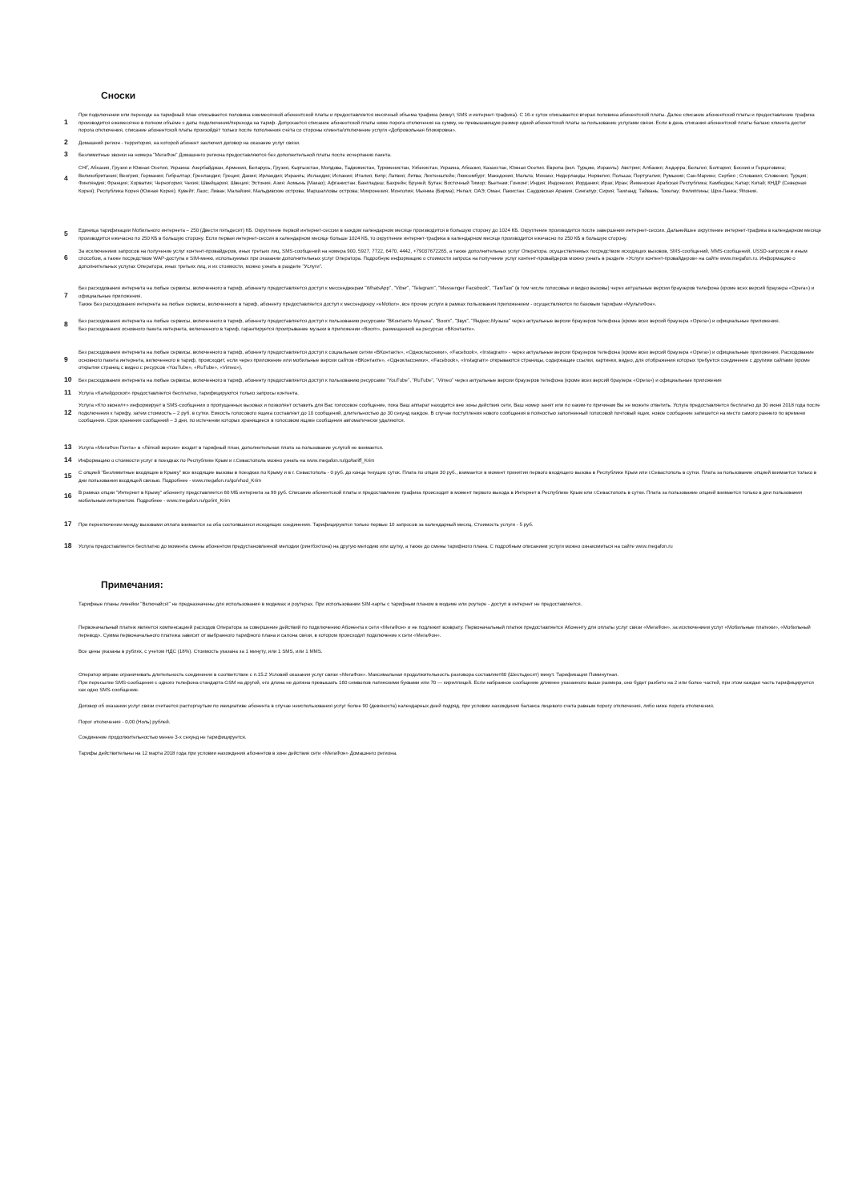Сноски
1
При подключении или переходе на тарифный план списывается половина ежемесячной абонентской платы и предоставляется месячный объема трафика (минут, SMS и интернет-трафика). С 16-х суток списывается вторая половина абонентской платы. Далее списание абонентской платы и предоставление трафика производится ежемесячно в полном объёме с даты подключения/перехода на тариф. Допускается списание абонентской платы ниже порога отключения на сумму, не превышающую размер одной абонентской платы за пользование услугами связи. Если в день списания абонентской платы баланс клиента достиг порога отключения, списание абонентской платы произойдёт только после пополнения счёта со стороны клиента/отключение услуги «Добровольная блокировка».
2
Домашний регион - территория, на которой абонент заключил договор на оказание услуг связи.
3
Безлимитные звонки на номера "МегаФон" Домашнего региона предоставляются без дополнительной платы после исчерпания пакета.
4
СНГ, Абхазия, Грузия и Южная Осетия, Украина: Азербайджан, Армения, Беларусь, Грузия, Кыргызстан, Молдова, Таджикистан, Туркменистан, Узбекистан, Украина, Абхазия, Казахстан, Южная Осетия. Европа (вкл. Турцию, Израиль): Австрия; Албания; Андорра; Бельгия; Болгария; Босния и Герцеговина; Великобритания; Венгрия; Германия; Гибралтар; Гренландия; Греция; Дания; Ирландия; Израиль; Исландия; Испания; Италия; Кипр; Латвия; Литва; Лихтенштейн; Люксембург; Македония; Мальта; Монако; Нидерланды; Норвегия; Польша; Португалия; Румыния; Сан-Марино; Сербия ; Словакия; Словения; Турция; Финляндия; Франция; Хорватия; Черногория; Чехия; Швейцария; Швеция; Эстония. Азия: Аомынь (Макао); Афганистан; Бангладеш; Бахрейн; Бруней; Бутан; Восточный Тимор; Вьетнам; Гонконг; Индия; Индонезия; Иордания; Ирак; Иран; Йеменская Арабская Республика; Камбоджа; Катар; Китай; КНДР (Северная Корея); Республика Корея (Южная Корея); Кувейт; Лаос; Ливан; Малайзия; Мальдивские острова; Маршалловы острова; Микронезия; Монголия; Мьянма (Бирма); Непал; ОАЭ; Оман; Пакистан; Саудовская Аравия; Сингапур; Сирия; Таиланд; Тайвань; Токелау; Филиппины; Шри-Ланка; Япония.
5
Единица тарификации Мобильного интернета – 250 (Двести пятьдесят) КБ. Округление первой интернет-сессии в каждом календарном месяце производится в большую сторону до 1024 КБ. Округление производится после завершения интернет-сессии. Дальнейшее округление интернет-трафика в календарном месяце производится ежечасно по 250 КБ в большую сторону. Если первая интернет-сессия в календарном месяце больше 1024 КБ, то округление интернет-трафика в календарном месяце производится ежечасно по 250 КБ в большую сторону.
6
За исключением запросов на получение услуг контент-провайдеров, иных третьих лиц, SMS-сообщений на номера 900, 5927, 7722, 6470, 4442, +79037672265, а также дополнительных услуг Оператора. осуществляемых посредством исходящих вызовов, SMS-сообщений, MMS-сообщений, USSD-запросов и иным способом, а также посредством WAP-доступа и SIM-меню, используемых при оказании дополнительных услуг Оператора. Подробную информацию о стоимости запроса на получение услуг контент-провайдеров можно узнать в разделе «Услуги контент-провайдеров» на сайте www.megafon.ru. Информацию о дополнительных услугах Оператора, иных третьих лиц, и их стоимости, можно узнать в разделе "Услуги".
7
Без расходования интернета на любые сервисы, включенного в тариф, абоненту предоставляется доступ к мессенджерам "WhatsApp", "Viber", "Telegram", "Messenger Facebook", "ТамТам" (в том числе голосовые и видео вызовы) через актуальные версии браузеров телефона (кроме всех версий браузера «Opera») и официальные приложения.
Также Без расходования интернета на любые сервисы, включенного в тариф, абоненту предоставляется доступ к мессенджеру «eMotion», все прочие услуги в рамках пользования приложением - осуществляются по базовым тарифам «МультиФон».
8
Без расходования интернета на любые сервисы, включенного в тариф, абоненту предоставляется доступ к пользованию ресурсами "ВКонтакте Музыка", "Boom", "Звук", "Яндекс.Музыка" через актуальные версии браузеров телефона (кроме всех версий браузера «Opera») и официальные приложения.
Без расходования основного пакета интернета, включенного в тариф, гарантируется проигрывание музыки в приложении «Boom», размещенной на ресурсах «ВКонтакте».
9
Без расходования интернета на любые сервисы, включенного в тариф, абоненту предоставляется доступ к социальным сетям «ВКонтакте», «Одноклассники», «Facebook», «Instagram» - через актуальные версии браузеров телефона (кроме всех версий браузера «Opera») и официальные приложения. Расходование основного пакета интернета, включенного в тариф, происходит, если через приложение или мобильные версии сайтов «ВКонтакте», «Одноклассники», «Facebook», «Instagram» открываются страницы, содержащие ссылки, картинки, видео, для отображения которых требуется соединение с другими сайтами (кроме открытия страниц с видео с ресурсов «YouTube», «RuTube», «Vimeo»).
10
Без расходования интернета на любые сервисы, включенного в тариф, абоненту предоставляется доступ к пользованию ресурсами "YouTube", "RuTube", "Vimeo" через актуальные версии браузеров телефона (кроме всех версий браузера «Opera») и официальные приложения
11
Услуга «Калейдоскоп» предоставляется бесплатно, тарифицируются только запросы контента.
12
Услуга «Кто звонил+» информирует в SMS-сообщении о пропущенных вызовах и позволяет оставить для Вас голосовое сообщение, пока Ваш аппарат находится вне зоны действия сети, Ваш номер занят или по каким-то причинам Вы не можете ответить. Услуга предоставляется бесплатно до 30 июня 2018 года после подключения к тарифу, затем стоимость – 2 руб. в сутки. Емкость голосового ящика составляет до 10 сообщений, длительностью до 30 секунд каждое. В случае поступления нового сообщения в полностью заполненный голосовой почтовый ящик, новое сообщение запишется на место самого раннего по времени сообщения. Срок хранения сообщений – 3 дня, по истечении которых хранящиеся в голосовом ящике сообщения автоматически удаляются.
13
Услуга «МегаФон Почта» в «Лёгкой версии» входит в тарифный план, дополнительная плата за пользование услугой не взимается.
14
Информацию о стоимости услуг в поездках по Республике Крым и г.Севастополь можно узнать на www.megafon.ru/go/tariff_Krim
15
С опцией "Безлимитные входящие в Крыму" все входящие вызовы в поездках по Крыму и в г. Севастополь - 0 руб. до конца текущих суток. Плата по опции 30 руб., взимается в момент принятия первого входящего вызова в Республике Крым или г.Севастополь в сутки. Плата за пользование опцией взимается только в дни пользования входящей связью. Подробнее - www.megafon.ru/go/vhod_Krim
16
В рамках опции "Интернет в Крыму" абоненту представляется 60 МБ интернета за 99 руб. Списание абонентской платы и предоставление трафика происходит в момент первого выхода в Интернет в Республике Крым или г.Севастополь в сутки. Плата за пользование опцией взимается только в дни пользования мобильным интернетом. Подробнее - www.megafon.ru/go/int_Krim
17
При переключении между вызовами оплата взимается за оба состоявшихся исходящих соединения. Тарифицируются только первые 10 запросов за календарный месяц. Стоимость услуги - 5 руб.
18
Услуга предоставляется бесплатно до момента смены абонентом предустановленной мелодии (рингбэктона) на другую мелодию или шутку, а также до смены тарифного плана. С подробным описанием услуги можно ознакомиться на сайте www.megafon.ru
Примечания:
Тарифные планы линейки "Включайся!" не предназначены для использования в модемах и роутерах. При использовании SIM-карты с тарифным планом в модеме или роутере - доступ в интернет не предоставляется.
Первоначальный платеж является компенсацией расходов Оператора за совершение действий по подключению Абонента к сети «МегаФон» и не подлежит возврату. Первоначальный платеж предоставляется Абоненту для оплаты услуг связи «МегаФон», за исключением услуг «Мобильные платежи», «Мобильный перевод». Сумма первоначального платежа зависит от выбранного тарифного плана и салона связи, в котором происходит подключение к сети «МегаФон».
Все цены указаны в рублях, с учетом НДС (18%). Стоимость указана за 1 минуту, или 1 SMS, или 1 MMS.
Оператор вправе ограничивать длительность соединения в соответствие с п.15.2 Условий оказания услуг связи «МегаФон». Максимальная продолжительность разговора составляет60 (Шестьдесят) минут. Тарификация Поминутная.
При пересылке SMS-сообщения с одного телефона стандарта GSM на другой, его длина не должна превышать 160 символов латинскими буквами или 70 — кириллицей. Если набранное сообщение длиннее указанного выше размера, оно будет разбито на 2 или более частей, при этом каждая часть тарифицируется как одно SMS-сообщение.
Договор об оказании услуг связи считается расторгнутым по инициативе абонента в случае неиспользования услуг более 90 (девяноста) календарных дней подряд, при условии нахождения баланса лицевого счета равным порогу отключения, либо ниже порога отключения.
Порог отключения - 0,00 (Ноль) рублей.
Соединение продолжительностью менее 3-х секунд не тарифицируется.
Тарифы действительны на 12 марта 2018 года при условии нахождения абонентов в зоне действия сети «МегаФон» Домашнего региона.